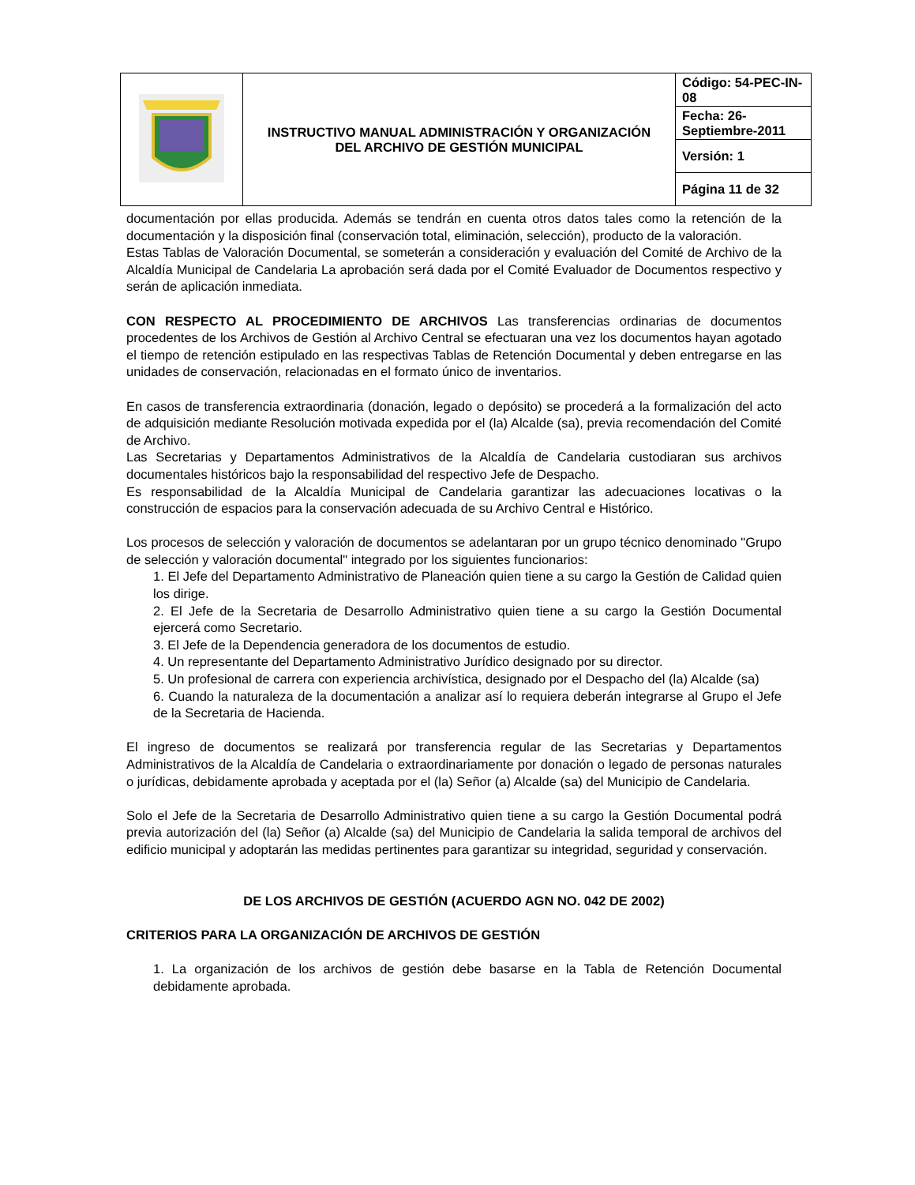| | INSTRUCTIVO MANUAL ADMINISTRACIÓN Y ORGANIZACIÓN DEL ARCHIVO DE GESTIÓN MUNICIPAL | Código: 54-PEC-IN-08 |
| | | Fecha: 26-Septiembre-2011 |
| | | Versión: 1 |
| | | Página 11 de 32 |
documentación por ellas producida. Además se tendrán en cuenta otros datos tales como la retención de la documentación y la disposición final (conservación total, eliminación, selección), producto de la valoración.
Estas Tablas de Valoración Documental, se someterán a consideración y evaluación del Comité de Archivo de la Alcaldía Municipal de Candelaria La aprobación será dada por el Comité Evaluador de Documentos respectivo y serán de aplicación inmediata.
CON RESPECTO AL PROCEDIMIENTO DE ARCHIVOS Las transferencias ordinarias de documentos procedentes de los Archivos de Gestión al Archivo Central se efectuaran una vez los documentos hayan agotado el tiempo de retención estipulado en las respectivas Tablas de Retención Documental y deben entregarse en las unidades de conservación, relacionadas en el formato único de inventarios.
En casos de transferencia extraordinaria (donación, legado o depósito) se procederá a la formalización del acto de adquisición mediante Resolución motivada expedida por el (la) Alcalde (sa), previa recomendación del Comité de Archivo.
Las Secretarias y Departamentos Administrativos de la Alcaldía de Candelaria custodiaran sus archivos documentales históricos bajo la responsabilidad del respectivo Jefe de Despacho.
Es responsabilidad de la Alcaldía Municipal de Candelaria garantizar las adecuaciones locativas o la construcción de espacios para la conservación adecuada de su Archivo Central e Histórico.
Los procesos de selección y valoración de documentos se adelantaran por un grupo técnico denominado "Grupo de selección y valoración documental" integrado por los siguientes funcionarios:
1. El Jefe del Departamento Administrativo de Planeación quien tiene a su cargo la Gestión de Calidad quien los dirige.
2. El Jefe de la Secretaria de Desarrollo Administrativo quien tiene a su cargo la Gestión Documental ejercerá como Secretario.
3. El Jefe de la Dependencia generadora de los documentos de estudio.
4. Un representante del Departamento Administrativo Jurídico designado por su director.
5. Un profesional de carrera con experiencia archivística, designado por el Despacho del (la) Alcalde (sa)
6. Cuando la naturaleza de la documentación a analizar así lo requiera deberán integrarse al Grupo el Jefe de la Secretaria de Hacienda.
El ingreso de documentos se realizará por transferencia regular de las Secretarias y Departamentos Administrativos de la Alcaldía de Candelaria o extraordinariamente por donación o legado de personas naturales o jurídicas, debidamente aprobada y aceptada por el (la) Señor (a) Alcalde (sa) del Municipio de Candelaria.
Solo el Jefe de la Secretaria de Desarrollo Administrativo quien tiene a su cargo la Gestión Documental podrá previa autorización del (la) Señor (a) Alcalde (sa) del Municipio de Candelaria la salida temporal de archivos del edificio municipal y adoptarán las medidas pertinentes para garantizar su integridad, seguridad y conservación.
DE LOS ARCHIVOS DE GESTIÓN (ACUERDO AGN NO. 042 DE 2002)
CRITERIOS PARA LA ORGANIZACIÓN DE ARCHIVOS DE GESTIÓN
1. La organización de los archivos de gestión debe basarse en la Tabla de Retención Documental debidamente aprobada.